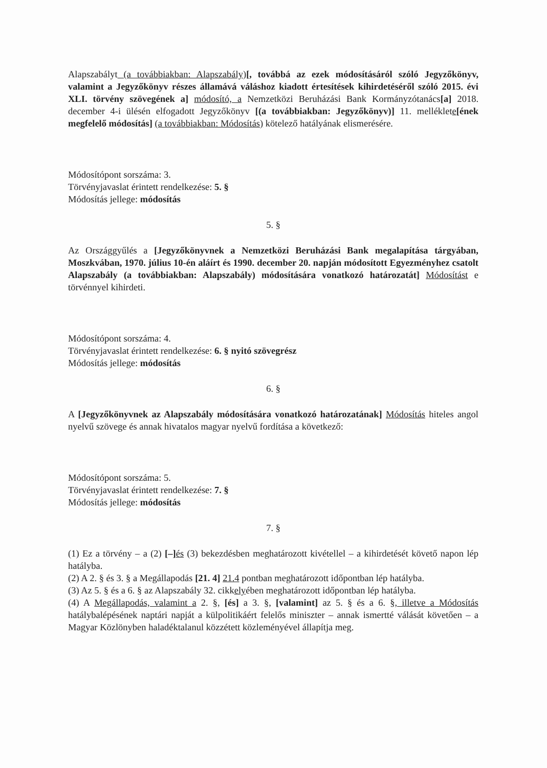Alapszabályt (a továbbiakban: Alapszabály)[, továbbá az ezek módosításáról szóló Jegyzőkönyv, valamint a Jegyzőkönyv részes államává váláshoz kiadott értesítések kihirdetéséről szóló 2015. évi XLI. törvény szövegének a] módosító, a Nemzetközi Beruházási Bank Kormányzótanács[a] 2018. december 4-i ülésén elfogadott Jegyzőkönyv [(a továbbiakban: Jegyzőkönyv)] 11. melléklete[ének megfelelő módosítás] (a továbbiakban: Módosítás) kötelező hatályának elismerésére.
Módosítópont sorszáma: 3.
Törvényjavaslat érintett rendelkezése: 5. §
Módosítás jellege: módosítás
5. §
Az Országgyűlés a [Jegyzőkönyvnek a Nemzetközi Beruházási Bank megalapítása tárgyában, Moszkvában, 1970. július 10-én aláírt és 1990. december 20. napján módosított Egyezményhez csatolt Alapszabály (a továbbiakban: Alapszabály) módosítására vonatkozó határozatát] Módosítást e törvénnyel kihirdeti.
Módosítópont sorszáma: 4.
Törvényjavaslat érintett rendelkezése: 6. § nyitó szövegrész
Módosítás jellege: módosítás
6. §
A [Jegyzőkönyvnek az Alapszabály módosítására vonatkozó határozatának] Módosítás hiteles angol nyelvű szövege és annak hivatalos magyar nyelvű fordítása a következő:
Módosítópont sorszáma: 5.
Törvényjavaslat érintett rendelkezése: 7. §
Módosítás jellege: módosítás
7. §
(1) Ez a törvény – a (2) [–] és (3) bekezdésben meghatározott kivétellel – a kihirdetését követő napon lép hatályba.
(2) A 2. § és 3. § a Megállapodás [21. 4] 21.4 pontban meghatározott időpontban lép hatályba.
(3) Az 5. § és a 6. § az Alapszabály 32. cikkelyében meghatározott időpontban lép hatályba.
(4) A Megállapodás, valamint a 2. §, [és] a 3. §, [valamint] az 5. § és a 6. §, illetve a Módosítás hatálybalépésének naptári napját a külpolitikáért felelős miniszter – annak ismertté válását követően – a Magyar Közlönyben haladéktalanul közzétett közleményével állapítja meg.